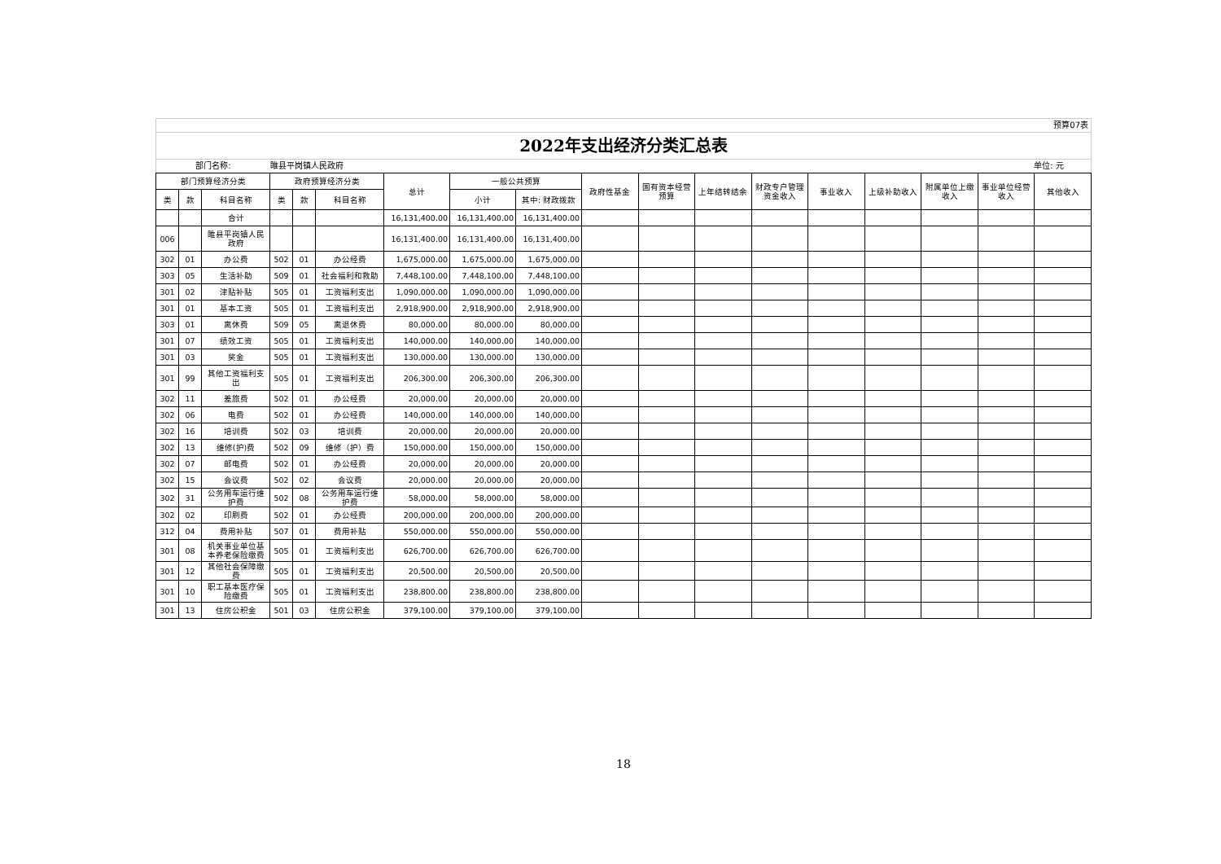预算07表
2022年支出经济分类汇总表
部门名称: 睢县平岗镇人民政府 单位: 元
| 部门预算经济分类 | | | 政府预算经济分类 | | | 总计 | 一般公共预算 | | 政府性基金 | 国有资本经营预算 | 上年结转结余 | 财政专户管理资金收入 | 事业收入 | 上级补助收入 | 附属单位上缴收入 | 事业单位经营收入 | 其他收入 |
| --- | --- | --- | --- | --- | --- | --- | --- | --- | --- | --- | --- | --- | --- | --- | --- | --- | --- |
| 类 | 款 | 科目名称 | 类 | 款 | 科目名称 | | 小计 | 其中: 财政拨款 | | | | | | | | | |
| | | 合计 | | | | 16,131,400.00 | 16,131,400.00 | 16,131,400.00 | | | | | | | | | |
| 006 | | 睢县平岗镇人民政府 | | | | 16,131,400.00 | 16,131,400.00 | 16,131,400.00 | | | | | | | | | |
| 302 | 01 | 办公费 | 502 | 01 | 办公经费 | 1,675,000.00 | 1,675,000.00 | 1,675,000.00 | | | | | | | | | |
| 303 | 05 | 生活补助 | 509 | 01 | 社会福利和救助 | 7,448,100.00 | 7,448,100.00 | 7,448,100.00 | | | | | | | | | |
| 301 | 02 | 津贴补贴 | 505 | 01 | 工资福利支出 | 1,090,000.00 | 1,090,000.00 | 1,090,000.00 | | | | | | | | | |
| 301 | 01 | 基本工资 | 505 | 01 | 工资福利支出 | 2,918,900.00 | 2,918,900.00 | 2,918,900.00 | | | | | | | | | |
| 303 | 01 | 离休费 | 509 | 05 | 离退休费 | 80,000.00 | 80,000.00 | 80,000.00 | | | | | | | | | |
| 301 | 07 | 绩效工资 | 505 | 01 | 工资福利支出 | 140,000.00 | 140,000.00 | 140,000.00 | | | | | | | | | |
| 301 | 03 | 奖金 | 505 | 01 | 工资福利支出 | 130,000.00 | 130,000.00 | 130,000.00 | | | | | | | | | |
| 301 | 99 | 其他工资福利支出 | 505 | 01 | 工资福利支出 | 206,300.00 | 206,300.00 | 206,300.00 | | | | | | | | | |
| 302 | 11 | 差旅费 | 502 | 01 | 办公经费 | 20,000.00 | 20,000.00 | 20,000.00 | | | | | | | | | |
| 302 | 06 | 电费 | 502 | 01 | 办公经费 | 140,000.00 | 140,000.00 | 140,000.00 | | | | | | | | | |
| 302 | 16 | 培训费 | 502 | 03 | 培训费 | 20,000.00 | 20,000.00 | 20,000.00 | | | | | | | | | |
| 302 | 13 | 维修(护)费 | 502 | 09 | 维修（护）费 | 150,000.00 | 150,000.00 | 150,000.00 | | | | | | | | | |
| 302 | 07 | 邮电费 | 502 | 01 | 办公经费 | 20,000.00 | 20,000.00 | 20,000.00 | | | | | | | | | |
| 302 | 15 | 会议费 | 502 | 02 | 会议费 | 20,000.00 | 20,000.00 | 20,000.00 | | | | | | | | | |
| 302 | 31 | 公务用车运行维护费 | 502 | 08 | 公务用车运行维护费 | 58,000.00 | 58,000.00 | 58,000.00 | | | | | | | | | |
| 302 | 02 | 印刷费 | 502 | 01 | 办公经费 | 200,000.00 | 200,000.00 | 200,000.00 | | | | | | | | | |
| 312 | 04 | 费用补贴 | 507 | 01 | 费用补贴 | 550,000.00 | 550,000.00 | 550,000.00 | | | | | | | | | |
| 301 | 08 | 机关事业单位基本养老保险缴费 | 505 | 01 | 工资福利支出 | 626,700.00 | 626,700.00 | 626,700.00 | | | | | | | | | |
| 301 | 12 | 其他社会保障缴费 | 505 | 01 | 工资福利支出 | 20,500.00 | 20,500.00 | 20,500.00 | | | | | | | | | |
| 301 | 10 | 职工基本医疗保险缴费 | 505 | 01 | 工资福利支出 | 238,800.00 | 238,800.00 | 238,800.00 | | | | | | | | | |
| 301 | 13 | 住房公积金 | 501 | 03 | 住房公积金 | 379,100.00 | 379,100.00 | 379,100.00 | | | | | | | | | |
18